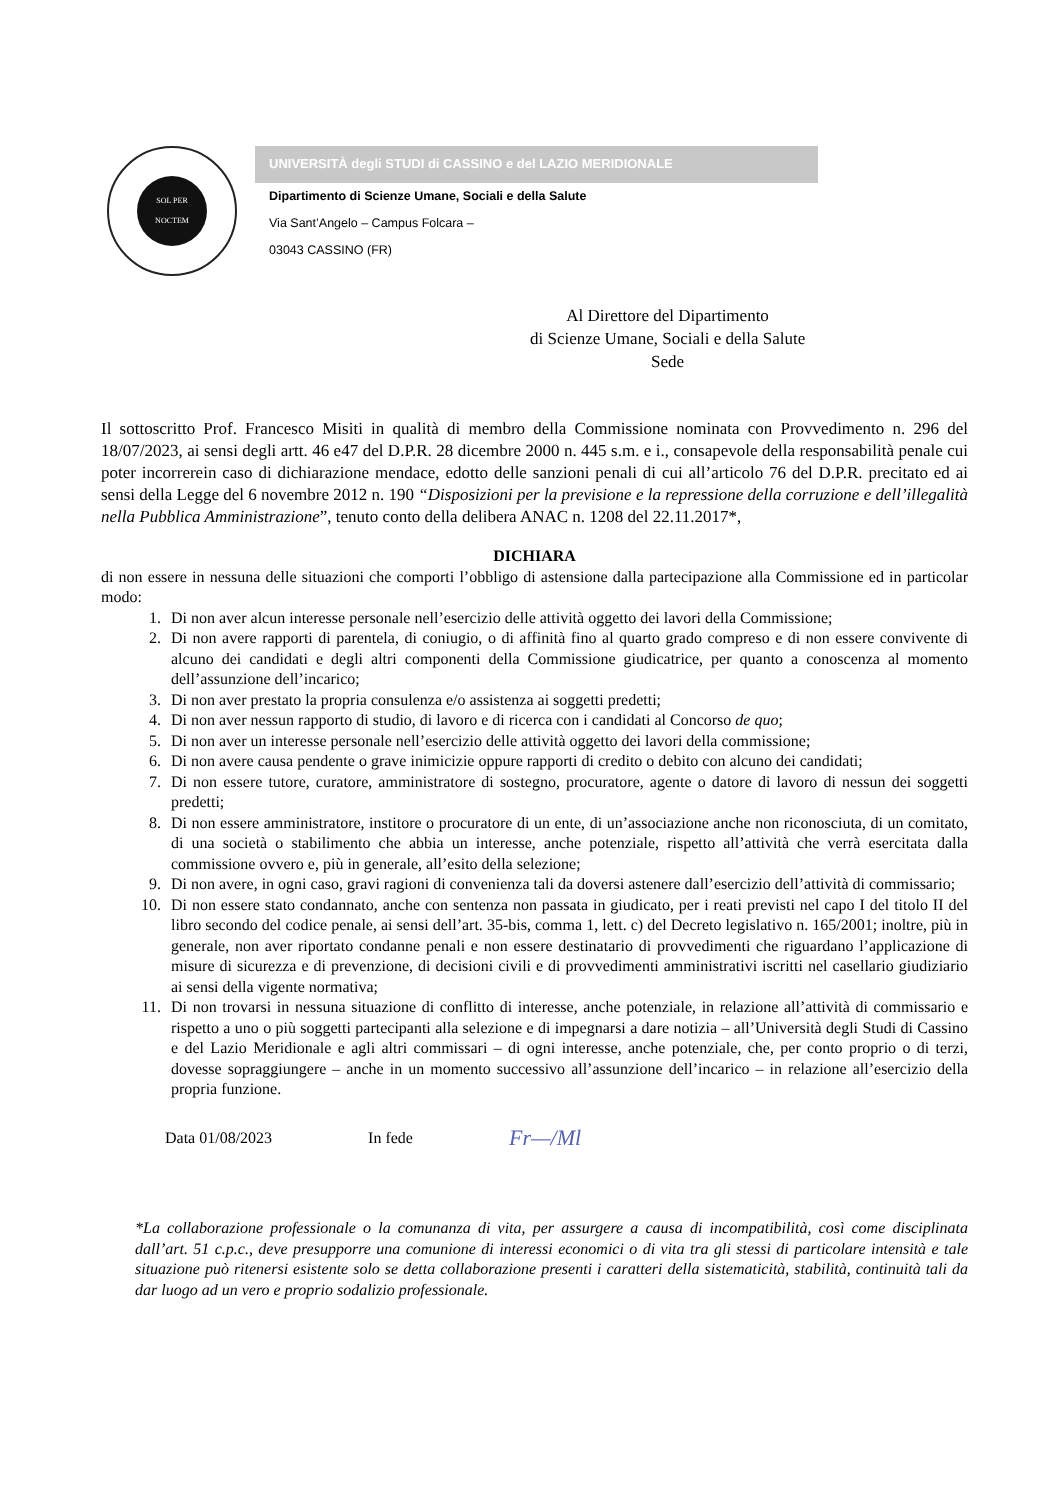SOL PER
NOCTEM
UNIVERSITÀ degli STUDI di CASSINO e del LAZIO MERIDIONALE
Dipartimento di Scienze Umane, Sociali e della Salute
Via Sant’Angelo – Campus Folcara –
03043 CASSINO (FR)
Al Direttore del Dipartimento
di Scienze Umane, Sociali e della Salute
Sede
Il sottoscritto Prof. Francesco Misiti in qualità di membro della Commissione nominata con Provvedimento n. 296 del 18/07/2023, ai sensi degli artt. 46 e47 del D.P.R. 28 dicembre 2000 n. 445 s.m. e i., consapevole della responsabilità penale cui poter incorrerein caso di dichiarazione mendace, edotto delle sanzioni penali di cui all’articolo 76 del D.P.R. precitato ed ai sensi della Legge del 6 novembre 2012 n. 190 “Disposizioni per la previsione e la repressione della corruzione e dell’illegalità nella Pubblica Amministrazione”, tenuto conto della delibera ANAC n. 1208 del 22.11.2017*,
DICHIARA
di non essere in nessuna delle situazioni che comporti l’obbligo di astensione dalla partecipazione alla Commissione ed in particolar modo:
1. Di non aver alcun interesse personale nell’esercizio delle attività oggetto dei lavori della Commissione;
2. Di non avere rapporti di parentela, di coniugio, o di affinità fino al quarto grado compreso e di non essere convivente di alcuno dei candidati e degli altri componenti della Commissione giudicatrice, per quanto a conoscenza al momento dell’assunzione dell’incarico;
3. Di non aver prestato la propria consulenza e/o assistenza ai soggetti predetti;
4. Di non aver nessun rapporto di studio, di lavoro e di ricerca con i candidati al Concorso de quo;
5. Di non aver un interesse personale nell’esercizio delle attività oggetto dei lavori della commissione;
6. Di non avere causa pendente o grave inimicizie oppure rapporti di credito o debito con alcuno dei candidati;
7. Di non essere tutore, curatore, amministratore di sostegno, procuratore, agente o datore di lavoro di nessun dei soggetti predetti;
8. Di non essere amministratore, institore o procuratore di un ente, di un’associazione anche non riconosciuta, di un comitato, di una società o stabilimento che abbia un interesse, anche potenziale, rispetto all’attività che verrà esercitata dalla commissione ovvero e, più in generale, all’esito della selezione;
9. Di non avere, in ogni caso, gravi ragioni di convenienza tali da doversi astenere dall’esercizio dell’attività di commissario;
10. Di non essere stato condannato, anche con sentenza non passata in giudicato, per i reati previsti nel capo I del titolo II del libro secondo del codice penale, ai sensi dell’art. 35-bis, comma 1, lett. c) del Decreto legislativo n. 165/2001; inoltre, più in generale, non aver riportato condanne penali e non essere destinatario di provvedimenti che riguardano l’applicazione di misure di sicurezza e di prevenzione, di decisioni civili e di provvedimenti amministrativi iscritti nel casellario giudiziario ai sensi della vigente normativa;
11. Di non trovarsi in nessuna situazione di conflitto di interesse, anche potenziale, in relazione all’attività di commissario e rispetto a uno o più soggetti partecipanti alla selezione e di impegnarsi a dare notizia – all’Università degli Studi di Cassino e del Lazio Meridionale e agli altri commissari – di ogni interesse, anche potenziale, che, per conto proprio o di terzi, dovesse sopraggiungere – anche in un momento successivo all’assunzione dell’incarico – in relazione all’esercizio della propria funzione.
Data 01/08/2023 In fede Fr—/Ml
*La collaborazione professionale o la comunanza di vita, per assurgere a causa di incompatibilità, così come disciplinata dall’art. 51 c.p.c., deve presupporre una comunione di interessi economici o di vita tra gli stessi di particolare intensità e tale situazione può ritenersi esistente solo se detta collaborazione presenti i caratteri della sistematicità, stabilità, continuità tali da dar luogo ad un vero e proprio sodalizio professionale.